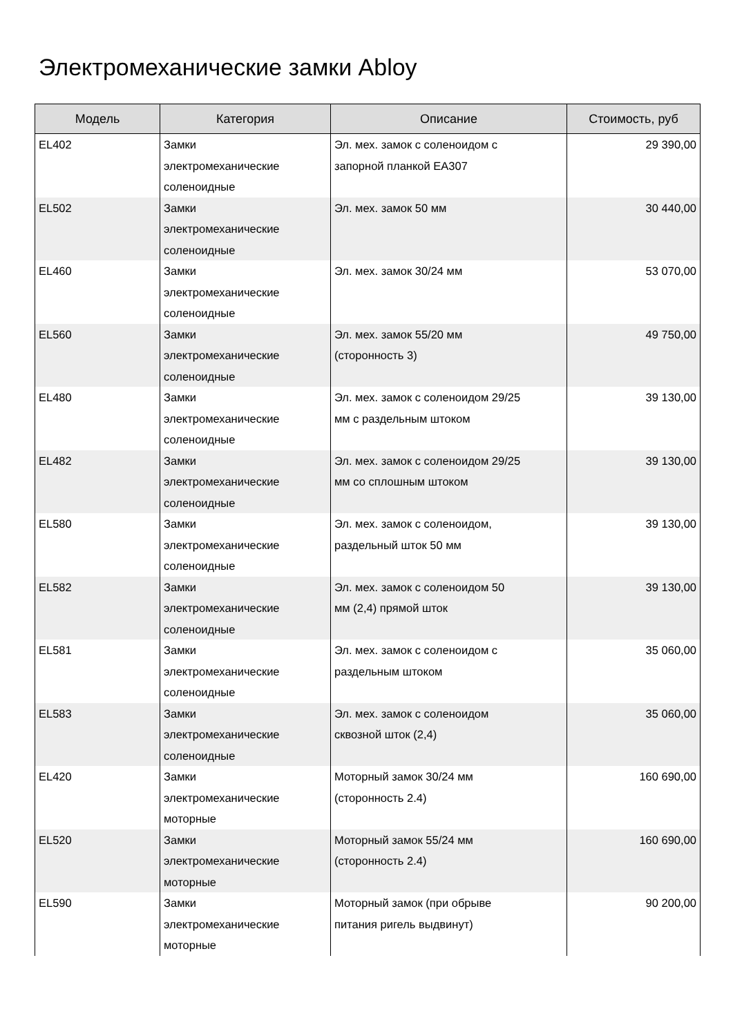Электромеханические замки Abloy
| Модель | Категория | Описание | Стоимость, руб |
| --- | --- | --- | --- |
| EL402 | Замки электромеханические соленоидные | Эл. мех. замок с соленоидом с запорной планкой EA307 | 29 390,00 |
| EL502 | Замки электромеханические соленоидные | Эл. мех. замок 50 мм | 30 440,00 |
| EL460 | Замки электромеханические соленоидные | Эл. мех. замок 30/24 мм | 53 070,00 |
| EL560 | Замки электромеханические соленоидные | Эл. мех. замок 55/20 мм (сторонность 3) | 49 750,00 |
| EL480 | Замки электромеханические соленоидные | Эл. мех. замок с соленоидом 29/25 мм с раздельным штоком | 39 130,00 |
| EL482 | Замки электромеханические соленоидные | Эл. мех. замок с соленоидом 29/25 мм со сплошным штоком | 39 130,00 |
| EL580 | Замки электромеханические соленоидные | Эл. мех. замок с соленоидом, раздельный шток 50 мм | 39 130,00 |
| EL582 | Замки электромеханические соленоидные | Эл. мех. замок с соленоидом 50 мм (2,4) прямой шток | 39 130,00 |
| EL581 | Замки электромеханические соленоидные | Эл. мех. замок с соленоидом с раздельным штоком | 35 060,00 |
| EL583 | Замки электромеханические соленоидные | Эл. мех. замок с соленоидом сквозной шток (2,4) | 35 060,00 |
| EL420 | Замки электромеханические моторные | Моторный замок 30/24 мм (сторонность 2.4) | 160 690,00 |
| EL520 | Замки электромеханические моторные | Моторный замок 55/24 мм (сторонность 2.4) | 160 690,00 |
| EL590 | Замки электромеханические моторные | Моторный замок (при обрыве питания ригель выдвинут) | 90 200,00 |